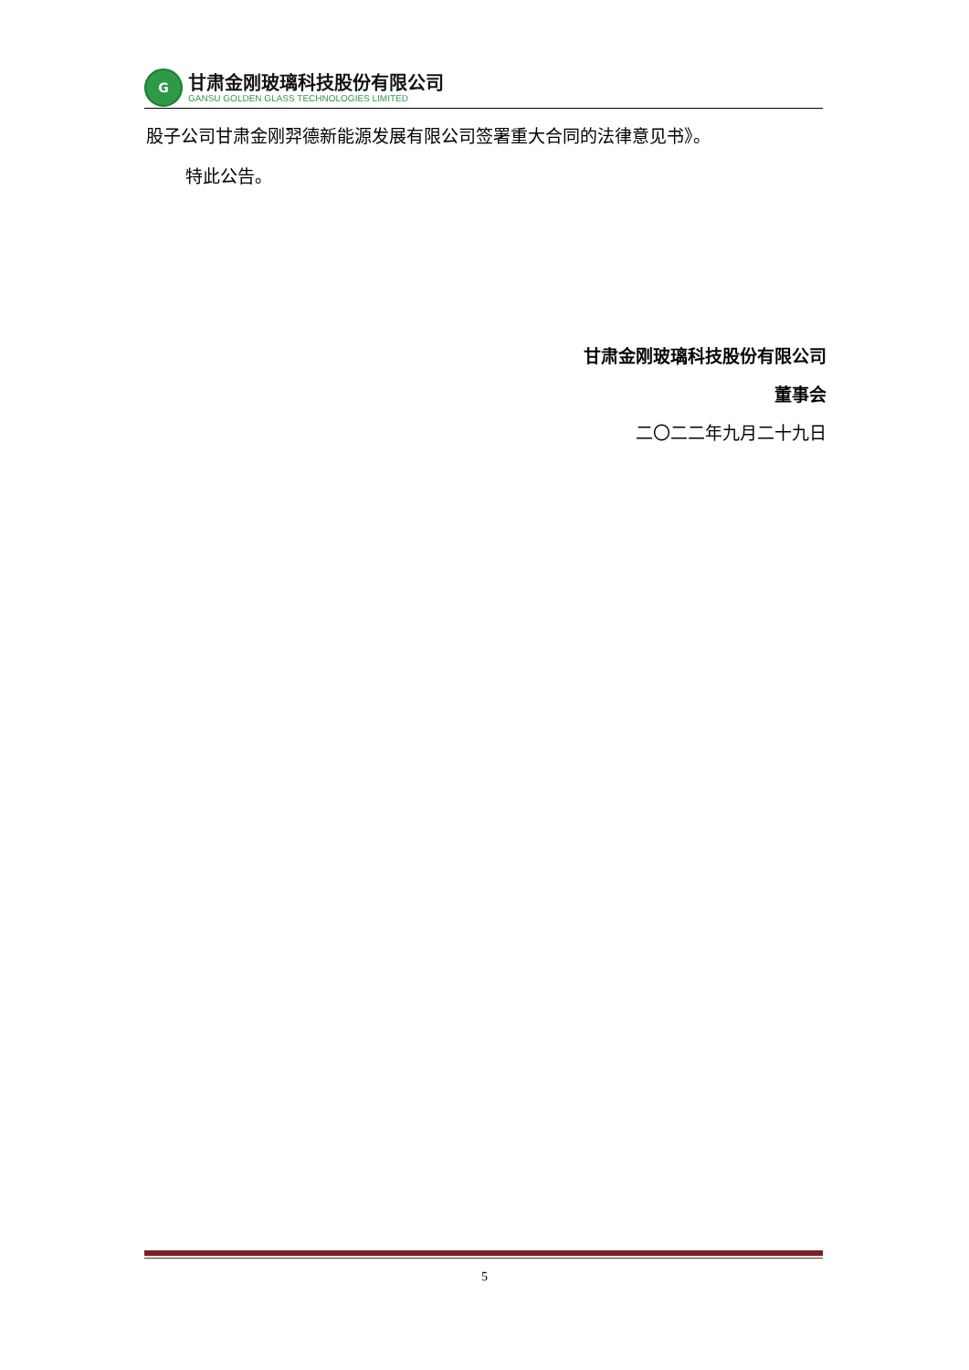G
甘肃金刚玻璃科技股份有限公司
GANSU GOLDEN GLASS TECHNOLOGIES LIMITED
股子公司甘肃金刚羿德新能源发展有限公司签署重大合同的法律意见书》。
特此公告。
甘肃金刚玻璃科技股份有限公司
董事会
二〇二二年九月二十九日
5